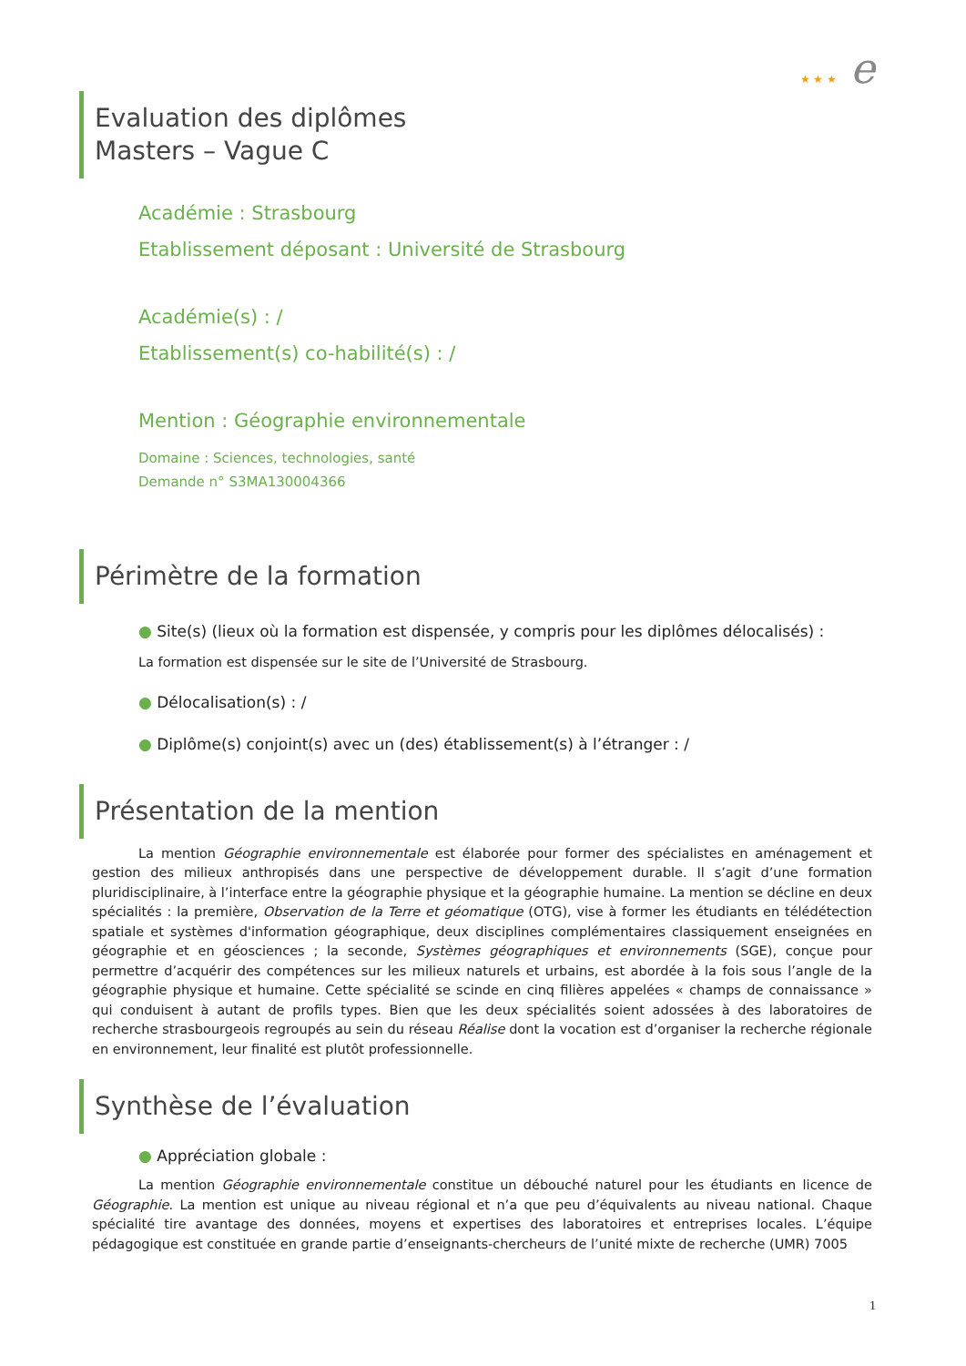★ ★ ★ e
Evaluation des diplômes
Masters – Vague C
Académie : Strasbourg
Etablissement déposant : Université de Strasbourg
Académie(s) : /
Etablissement(s) co-habilité(s) : /
Mention : Géographie environnementale
Domaine : Sciences, technologies, santé
Demande n° S3MA130004366
Périmètre de la formation
● Site(s) (lieux où la formation est dispensée, y compris pour les diplômes délocalisés) :
La formation est dispensée sur le site de l’Université de Strasbourg.
● Délocalisation(s) : /
● Diplôme(s) conjoint(s) avec un (des) établissement(s) à l’étranger : /
Présentation de la mention
La mention Géographie environnementale est élaborée pour former des spécialistes en aménagement et gestion des milieux anthropisés dans une perspective de développement durable. Il s’agit d’une formation pluridisciplinaire, à l’interface entre la géographie physique et la géographie humaine. La mention se décline en deux spécialités : la première, Observation de la Terre et géomatique (OTG), vise à former les étudiants en télédétection spatiale et systèmes d'information géographique, deux disciplines complémentaires classiquement enseignées en géographie et en géosciences ; la seconde, Systèmes géographiques et environnements (SGE), conçue pour permettre d’acquérir des compétences sur les milieux naturels et urbains, est abordée à la fois sous l’angle de la géographie physique et humaine. Cette spécialité se scinde en cinq filières appelées « champs de connaissance » qui conduisent à autant de profils types. Bien que les deux spécialités soient adossées à des laboratoires de recherche strasbourgeois regroupés au sein du réseau Réalise dont la vocation est d’organiser la recherche régionale en environnement, leur finalité est plutôt professionnelle.
Synthèse de l’évaluation
● Appréciation globale :
La mention Géographie environnementale constitue un débouché naturel pour les étudiants en licence de Géographie. La mention est unique au niveau régional et n’a que peu d’équivalents au niveau national. Chaque spécialité tire avantage des données, moyens et expertises des laboratoires et entreprises locales. L’équipe pédagogique est constituée en grande partie d’enseignants-chercheurs de l’unité mixte de recherche (UMR) 7005
1